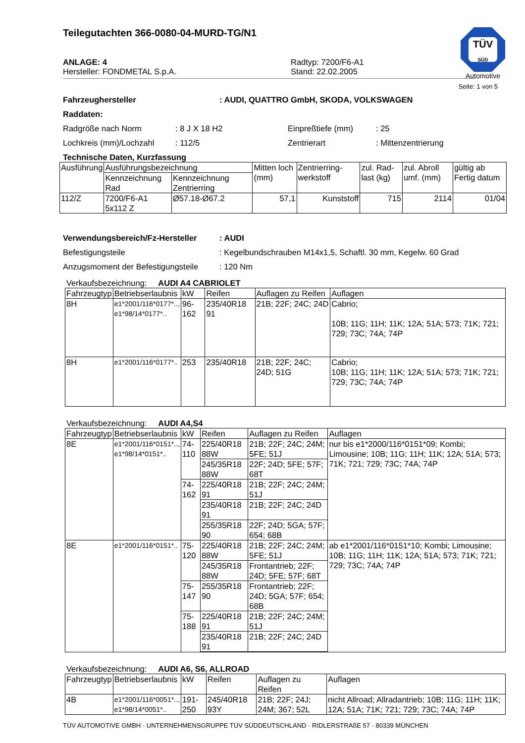Teilegutachten 366-0080-04-MURD-TG/N1
TÜV
SÜD
Automotive
ANLAGE: 4
Hersteller: FONDMETAL S.p.A.
Radtyp: 7200/F6-A1
Stand: 22.02.2005
Seite: 1 von 5
Fahrzeughersteller: AUDI, QUATTRO GmbH, SKODA, VOLKSWAGEN
Raddaten:
Radgröße nach Norm: 8 J X 18 H2 Einpreßtiefe (mm): 25
Lochkreis (mm)/Lochzahl: 112/5 Zentrierart: Mittenzentrierung
Technische Daten, Kurzfassung
| Ausführung | Ausführungsbezeichnung | | Mitten loch (mm) | Zentrierring-werkstoff | zul. Rad-last (kg) | zul. Abroll umf. (mm) | gültig ab Fertig datum |
| --- | --- | --- | --- | --- | --- | --- | --- |
| | Kennzeichnung Rad | Kennzeichnung Zentrierring | | | | | |
| 112/Z | 7200/F6-A1 5x112 Z | Ø57.18-Ø67.2 | 57,1 | Kunststoff | 715 | 2114 | 01/04 |
Verwendungsbereich/Fz-Hersteller: AUDI
Befestigungsteile: Kegelbundschrauben M14x1,5, Schaftl. 30 mm, Kegelw. 60 Grad
Anzugsmoment der Befestigungsteile: 120 Nm
Verkaufsbezeichnung: AUDI A4 CABRIOLET
| Fahrzeugtyp | Betriebserlaubnis | kW | Reifen | Auflagen zu Reifen | Auflagen |
| --- | --- | --- | --- | --- | --- |
| 8H | e1*2001/116*0177*.., e1*98/14*0177*.. | 96-162 | 235/40R18 91 | 21B; 22F; 24C; 24D | Cabrio; 10B; 11G; 11H; 11K; 12A; 51A; 573; 71K; 721; 729; 73C; 74A; 74P |
| 8H | e1*2001/116*0177*.. | 253 | 235/40R18 | 21B; 22F; 24C; 24D; 51G | Cabrio; 10B; 11G; 11H; 11K; 12A; 51A; 573; 71K; 721; 729; 73C; 74A; 74P |
Verkaufsbezeichnung: AUDI A4,S4
| Fahrzeugtyp | Betriebserlaubnis | kW | Reifen | Auflagen zu Reifen | Auflagen |
| --- | --- | --- | --- | --- | --- |
| 8E | e1*2001/116*0151*.., e1*98/14*0151*.. | 74-110 | 225/40R18 88W | 21B; 22F; 24C; 24M; 5FE; 51J | nur bis e1*2000/116*0151*09; Kombi; Limousine; 10B; 11G; 11H; 11K; 12A; 51A; 573; 71K; 721; 729; 73C; 74A; 74P |
| | | | 245/35R18 88W | 22F; 24D; 5FE; 57F; 68T | |
| | | 74-162 | 225/40R18 91 | 21B; 22F; 24C; 24M; 51J | |
| | | | 235/40R18 91 | 21B; 22F; 24C; 24D | |
| | | | 255/35R18 90 | 22F; 24D; 5GA; 57F; 654; 68B | |
| 8E | e1*2001/116*0151*.. | 75-120 | 225/40R18 88W | 21B; 22F; 24C; 24M; 5FE; 51J | ab e1*2001/116*0151*10; Kombi; Limousine; 10B; 11G; 11H; 11K; 12A; 51A; 573; 71K; 721; 729; 73C; 74A; 74P |
| | | | 245/35R18 88W | Frontantrieb; 22F; 24D; 5FE; 57F; 68T | |
| | | 75-147 | 255/35R18 90 | Frontantrieb; 22F; 24D; 5GA; 57F; 654; 68B | |
| | | 75-188 | 225/40R18 91 | 21B; 22F; 24C; 24M; 51J | |
| | | | 235/40R18 91 | 21B; 22F; 24C; 24D | |
Verkaufsbezeichnung: AUDI A6, S6, ALLROAD
| Fahrzeugtyp | Betriebserlaubnis | kW | Reifen | Auflagen zu Reifen | Auflagen |
| --- | --- | --- | --- | --- | --- |
| 4B | e1*2001/116*0051*.., e1*98/14*0051*.. | 191-250 | 245/40R18 93Y | 21B; 22F; 24J; 24M; 367; 52L | nicht Allroad; Allradantrieb; 10B; 11G; 11H; 11K; 12A; 51A; 71K; 721; 729; 73C; 74A; 74P |
TÜV AUTOMOTIVE GMBH · UNTERNEHMENSGRUPPE TÜV SÜDDEUTSCHLAND · RIDLERSTRAßE 57 · 80339 MÜNCHEN